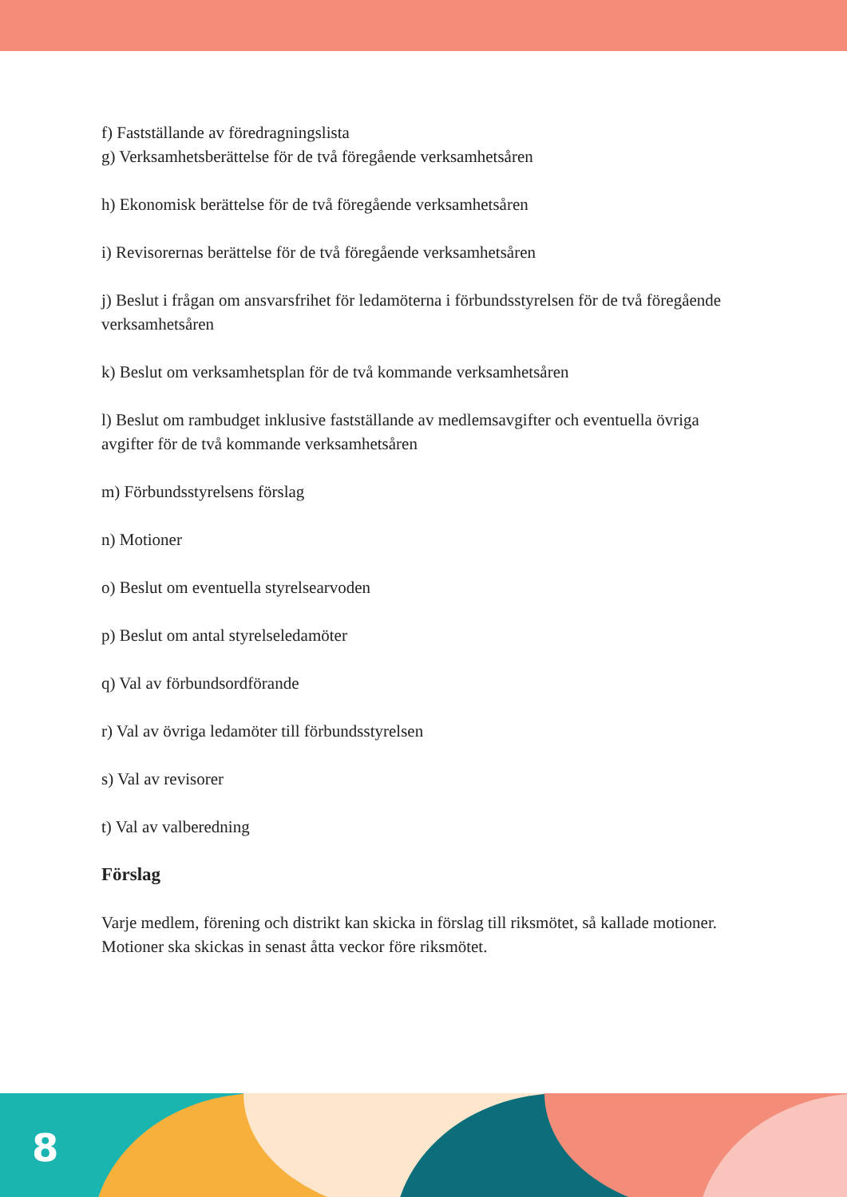f) Fastställande av föredragningslista
g) Verksamhetsberättelse för de två föregående verksamhetsåren
h) Ekonomisk berättelse för de två föregående verksamhetsåren
i) Revisorernas berättelse för de två föregående verksamhetsåren
j) Beslut i frågan om ansvarsfrihet för ledamöterna i förbundsstyrelsen för de två föregående verksamhetsåren
k) Beslut om verksamhetsplan för de två kommande verksamhetsåren
l) Beslut om rambudget inklusive fastställande av medlemsavgifter och eventuella övriga avgifter för de två kommande verksamhetsåren
m) Förbundsstyrelsens förslag
n) Motioner
o) Beslut om eventuella styrelsearvoden
p) Beslut om antal styrelseledamöter
q) Val av förbundsordförande
r) Val av övriga ledamöter till förbundsstyrelsen
s) Val av revisorer
t) Val av valberedning
Förslag
Varje medlem, förening och distrikt kan skicka in förslag till riksmötet, så kallade motioner.
Motioner ska skickas in senast åtta veckor före riksmötet.
8